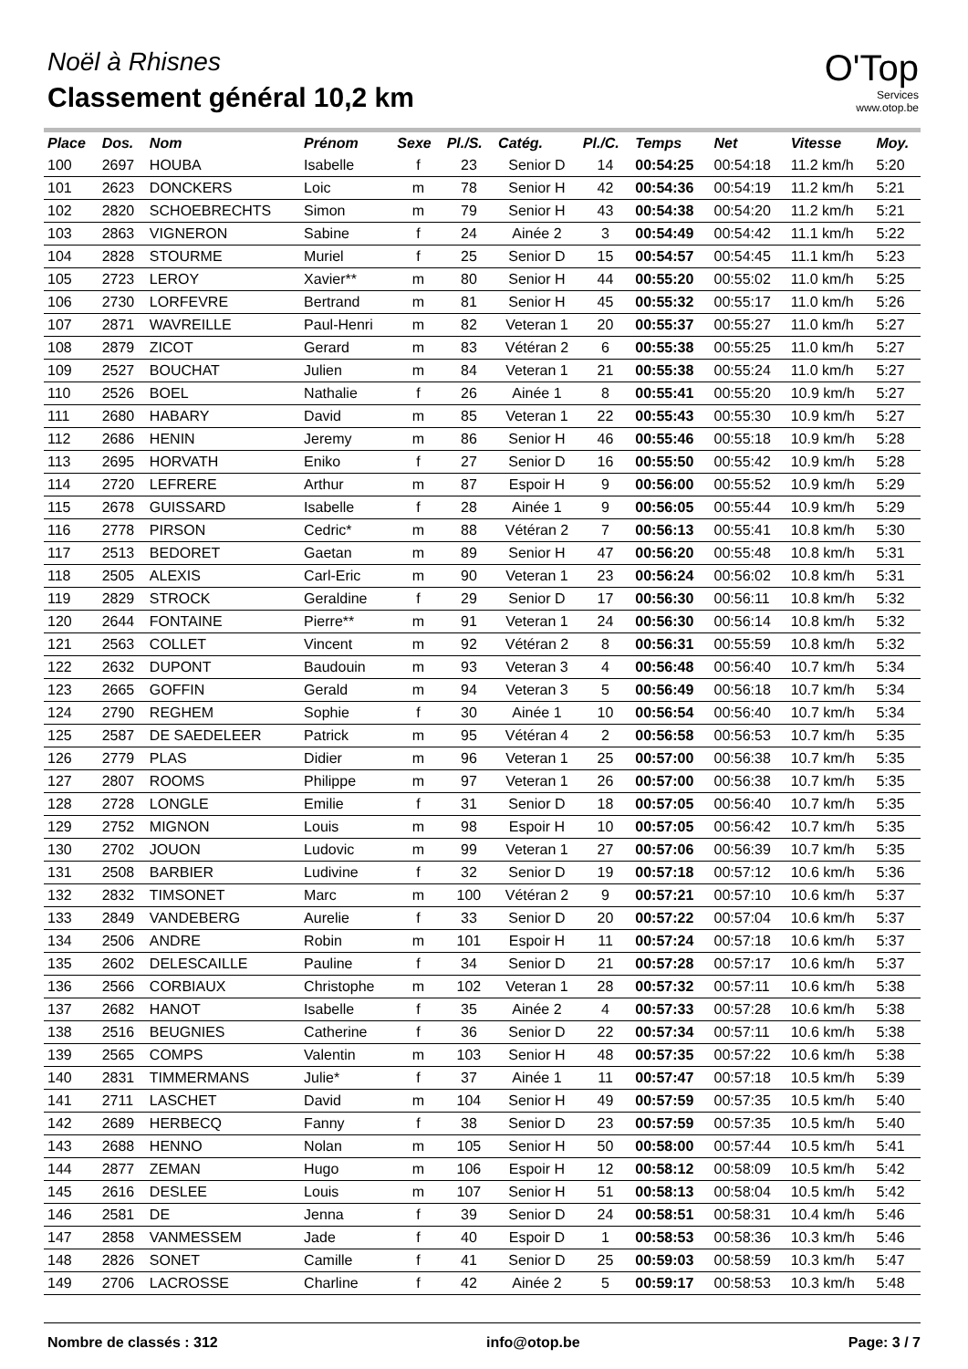Noël à Rhisnes
Classement général 10,2 km
O'Top
Services
www.otop.be
| Place | Dos. | Nom | Prénom | Sexe | Pl./S. | Catég. | Pl./C. | Temps | Net | Vitesse | Moy. |
| --- | --- | --- | --- | --- | --- | --- | --- | --- | --- | --- | --- |
| 100 | 2697 | HOUBA | Isabelle | f | 23 | Senior D | 14 | 00:54:25 | 00:54:18 | 11.2 km/h | 5:20 |
| 101 | 2623 | DONCKERS | Loic | m | 78 | Senior H | 42 | 00:54:36 | 00:54:19 | 11.2 km/h | 5:21 |
| 102 | 2820 | SCHOEBRECHTS | Simon | m | 79 | Senior H | 43 | 00:54:38 | 00:54:20 | 11.2 km/h | 5:21 |
| 103 | 2863 | VIGNERON | Sabine | f | 24 | Ainée 2 | 3 | 00:54:49 | 00:54:42 | 11.1 km/h | 5:22 |
| 104 | 2828 | STOURME | Muriel | f | 25 | Senior D | 15 | 00:54:57 | 00:54:45 | 11.1 km/h | 5:23 |
| 105 | 2723 | LEROY | Xavier** | m | 80 | Senior H | 44 | 00:55:20 | 00:55:02 | 11.0 km/h | 5:25 |
| 106 | 2730 | LORFEVRE | Bertrand | m | 81 | Senior H | 45 | 00:55:32 | 00:55:17 | 11.0 km/h | 5:26 |
| 107 | 2871 | WAVREILLE | Paul-Henri | m | 82 | Veteran 1 | 20 | 00:55:37 | 00:55:27 | 11.0 km/h | 5:27 |
| 108 | 2879 | ZICOT | Gerard | m | 83 | Vétéran 2 | 6 | 00:55:38 | 00:55:25 | 11.0 km/h | 5:27 |
| 109 | 2527 | BOUCHAT | Julien | m | 84 | Veteran 1 | 21 | 00:55:38 | 00:55:24 | 11.0 km/h | 5:27 |
| 110 | 2526 | BOEL | Nathalie | f | 26 | Ainée 1 | 8 | 00:55:41 | 00:55:20 | 10.9 km/h | 5:27 |
| 111 | 2680 | HABARY | David | m | 85 | Veteran 1 | 22 | 00:55:43 | 00:55:30 | 10.9 km/h | 5:27 |
| 112 | 2686 | HENIN | Jeremy | m | 86 | Senior H | 46 | 00:55:46 | 00:55:18 | 10.9 km/h | 5:28 |
| 113 | 2695 | HORVATH | Eniko | f | 27 | Senior D | 16 | 00:55:50 | 00:55:42 | 10.9 km/h | 5:28 |
| 114 | 2720 | LEFRERE | Arthur | m | 87 | Espoir H | 9 | 00:56:00 | 00:55:52 | 10.9 km/h | 5:29 |
| 115 | 2678 | GUISSARD | Isabelle | f | 28 | Ainée 1 | 9 | 00:56:05 | 00:55:44 | 10.9 km/h | 5:29 |
| 116 | 2778 | PIRSON | Cedric* | m | 88 | Vétéran 2 | 7 | 00:56:13 | 00:55:41 | 10.8 km/h | 5:30 |
| 117 | 2513 | BEDORET | Gaetan | m | 89 | Senior H | 47 | 00:56:20 | 00:55:48 | 10.8 km/h | 5:31 |
| 118 | 2505 | ALEXIS | Carl-Eric | m | 90 | Veteran 1 | 23 | 00:56:24 | 00:56:02 | 10.8 km/h | 5:31 |
| 119 | 2829 | STROCK | Geraldine | f | 29 | Senior D | 17 | 00:56:30 | 00:56:11 | 10.8 km/h | 5:32 |
| 120 | 2644 | FONTAINE | Pierre** | m | 91 | Veteran 1 | 24 | 00:56:30 | 00:56:14 | 10.8 km/h | 5:32 |
| 121 | 2563 | COLLET | Vincent | m | 92 | Vétéran 2 | 8 | 00:56:31 | 00:55:59 | 10.8 km/h | 5:32 |
| 122 | 2632 | DUPONT | Baudouin | m | 93 | Veteran 3 | 4 | 00:56:48 | 00:56:40 | 10.7 km/h | 5:34 |
| 123 | 2665 | GOFFIN | Gerald | m | 94 | Veteran 3 | 5 | 00:56:49 | 00:56:18 | 10.7 km/h | 5:34 |
| 124 | 2790 | REGHEM | Sophie | f | 30 | Ainée 1 | 10 | 00:56:54 | 00:56:40 | 10.7 km/h | 5:34 |
| 125 | 2587 | DE SAEDELEER | Patrick | m | 95 | Vétéran 4 | 2 | 00:56:58 | 00:56:53 | 10.7 km/h | 5:35 |
| 126 | 2779 | PLAS | Didier | m | 96 | Veteran 1 | 25 | 00:57:00 | 00:56:38 | 10.7 km/h | 5:35 |
| 127 | 2807 | ROOMS | Philippe | m | 97 | Veteran 1 | 26 | 00:57:00 | 00:56:38 | 10.7 km/h | 5:35 |
| 128 | 2728 | LONGLE | Emilie | f | 31 | Senior D | 18 | 00:57:05 | 00:56:40 | 10.7 km/h | 5:35 |
| 129 | 2752 | MIGNON | Louis | m | 98 | Espoir H | 10 | 00:57:05 | 00:56:42 | 10.7 km/h | 5:35 |
| 130 | 2702 | JOUON | Ludovic | m | 99 | Veteran 1 | 27 | 00:57:06 | 00:56:39 | 10.7 km/h | 5:35 |
| 131 | 2508 | BARBIER | Ludivine | f | 32 | Senior D | 19 | 00:57:18 | 00:57:12 | 10.6 km/h | 5:36 |
| 132 | 2832 | TIMSONET | Marc | m | 100 | Vétéran 2 | 9 | 00:57:21 | 00:57:10 | 10.6 km/h | 5:37 |
| 133 | 2849 | VANDEBERG | Aurelie | f | 33 | Senior D | 20 | 00:57:22 | 00:57:04 | 10.6 km/h | 5:37 |
| 134 | 2506 | ANDRE | Robin | m | 101 | Espoir H | 11 | 00:57:24 | 00:57:18 | 10.6 km/h | 5:37 |
| 135 | 2602 | DELESCAILLE | Pauline | f | 34 | Senior D | 21 | 00:57:28 | 00:57:17 | 10.6 km/h | 5:37 |
| 136 | 2566 | CORBIAUX | Christophe | m | 102 | Veteran 1 | 28 | 00:57:32 | 00:57:11 | 10.6 km/h | 5:38 |
| 137 | 2682 | HANOT | Isabelle | f | 35 | Ainée 2 | 4 | 00:57:33 | 00:57:28 | 10.6 km/h | 5:38 |
| 138 | 2516 | BEUGNIES | Catherine | f | 36 | Senior D | 22 | 00:57:34 | 00:57:11 | 10.6 km/h | 5:38 |
| 139 | 2565 | COMPS | Valentin | m | 103 | Senior H | 48 | 00:57:35 | 00:57:22 | 10.6 km/h | 5:38 |
| 140 | 2831 | TIMMERMANS | Julie* | f | 37 | Ainée 1 | 11 | 00:57:47 | 00:57:18 | 10.5 km/h | 5:39 |
| 141 | 2711 | LASCHET | David | m | 104 | Senior H | 49 | 00:57:59 | 00:57:35 | 10.5 km/h | 5:40 |
| 142 | 2689 | HERBECQ | Fanny | f | 38 | Senior D | 23 | 00:57:59 | 00:57:35 | 10.5 km/h | 5:40 |
| 143 | 2688 | HENNO | Nolan | m | 105 | Senior H | 50 | 00:58:00 | 00:57:44 | 10.5 km/h | 5:41 |
| 144 | 2877 | ZEMAN | Hugo | m | 106 | Espoir H | 12 | 00:58:12 | 00:58:09 | 10.5 km/h | 5:42 |
| 145 | 2616 | DESLEE | Louis | m | 107 | Senior H | 51 | 00:58:13 | 00:58:04 | 10.5 km/h | 5:42 |
| 146 | 2581 | DE | Jenna | f | 39 | Senior D | 24 | 00:58:51 | 00:58:31 | 10.4 km/h | 5:46 |
| 147 | 2858 | VANMESSEM | Jade | f | 40 | Espoir D | 1 | 00:58:53 | 00:58:36 | 10.3 km/h | 5:46 |
| 148 | 2826 | SONET | Camille | f | 41 | Senior D | 25 | 00:59:03 | 00:58:59 | 10.3 km/h | 5:47 |
| 149 | 2706 | LACROSSE | Charline | f | 42 | Ainée 2 | 5 | 00:59:17 | 00:58:53 | 10.3 km/h | 5:48 |
Nombre de classés : 312 info@otop.be Page: 3 / 7